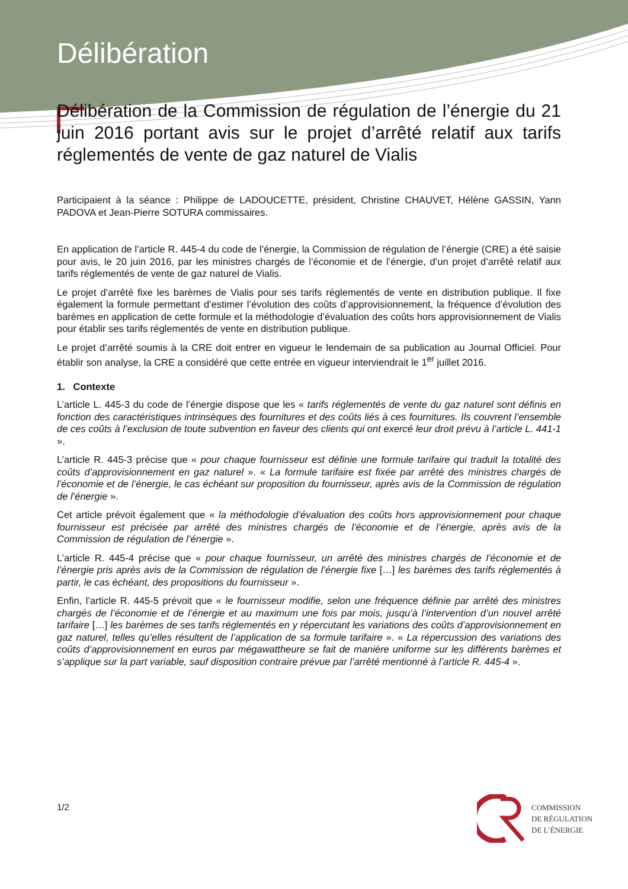Délibération
Délibération de la Commission de régulation de l’énergie du 21 juin 2016 portant avis sur le projet d’arrêté relatif aux tarifs réglementés de vente de gaz naturel de Vialis
Participaient à la séance : Philippe de LADOUCETTE, président, Christine CHAUVET, Hélène GASSIN, Yann PADOVA et Jean-Pierre SOTURA commissaires.
En application de l’article R. 445-4 du code de l’énergie, la Commission de régulation de l’énergie (CRE) a été saisie pour avis, le 20 juin 2016, par les ministres chargés de l’économie et de l’énergie, d’un projet d’arrêté relatif aux tarifs réglementés de vente de gaz naturel de Vialis.
Le projet d’arrêté fixe les barèmes de Vialis pour ses tarifs réglementés de vente en distribution publique. Il fixe également la formule permettant d’estimer l’évolution des coûts d’approvisionnement, la fréquence d’évolution des barèmes en application de cette formule et la méthodologie d’évaluation des coûts hors approvisionnement de Vialis pour établir ses tarifs réglementés de vente en distribution publique.
Le projet d’arrêté soumis à la CRE doit entrer en vigueur le lendemain de sa publication au Journal Officiel. Pour établir son analyse, la CRE a considéré que cette entrée en vigueur interviendrait le 1<sup>er</sup> juillet 2016.
1. Contexte
L’article L. 445-3 du code de l’énergie dispose que les « tarifs réglementés de vente du gaz naturel sont définis en fonction des caractéristiques intrinsèques des fournitures et des coûts liés à ces fournitures. Ils couvrent l’ensemble de ces coûts à l’exclusion de toute subvention en faveur des clients qui ont exercé leur droit prévu à l’article L. 441-1 ».
L’article R. 445-3 précise que « pour chaque fournisseur est définie une formule tarifaire qui traduit la totalité des coûts d’approvisionnement en gaz naturel ». « La formule tarifaire est fixée par arrêté des ministres chargés de l’économie et de l’énergie, le cas échéant sur proposition du fournisseur, après avis de la Commission de régulation de l’énergie ».
Cet article prévoit également que « la méthodologie d’évaluation des coûts hors approvisionnement pour chaque fournisseur est précisée par arrêté des ministres chargés de l’économie et de l’énergie, après avis de la Commission de régulation de l’énergie ».
L’article R. 445-4 précise que « pour chaque fournisseur, un arrêté des ministres chargés de l’économie et de l’énergie pris après avis de la Commission de régulation de l’énergie fixe […] les barèmes des tarifs réglementés à partir, le cas échéant, des propositions du fournisseur ».
Enfin, l’article R. 445-5 prévoit que « le fournisseur modifie, selon une fréquence définie par arrêté des ministres chargés de l’économie et de l’énergie et au maximum une fois par mois, jusqu’à l’intervention d’un nouvel arrêté tarifaire […] les barèmes de ses tarifs réglementés en y répercutant les variations des coûts d’approvisionnement en gaz naturel, telles qu’elles résultent de l’application de sa formule tarifaire ». « La répercussion des variations des coûts d’approvisionnement en euros par mégawattheure se fait de manière uniforme sur les différents barèmes et s’applique sur la part variable, sauf disposition contraire prévue par l’arrêté mentionné à l’article R. 445-4 ».
1/2
COMMISSION
DE RÉGULATION
DE L’ÉNERGIE